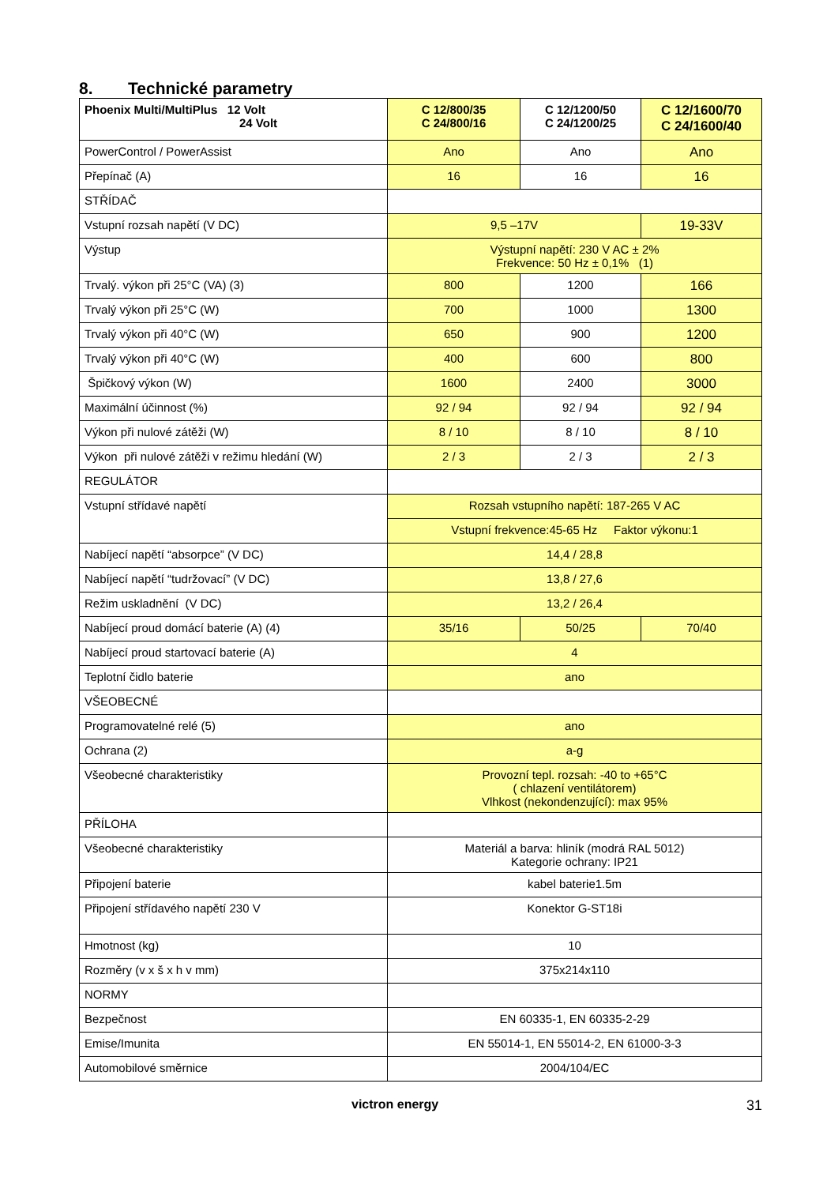8. Technické parametry
| Phoenix Multi/MultiPlus 12 Volt 24 Volt | C 12/800/35 C 24/800/16 | C 12/1200/50 C 24/1200/25 | C 12/1600/70 C 24/1600/40 |
| PowerControl / PowerAssist | Ano | Ano | Ano |
| Přepínač (A) | 16 | 16 | 16 |
| STŘÍDAČ | | | |
| Vstupní rozsah napětí (V DC) | 9,5 –17V | | 19-33V |
| Výstup | Výstupní napětí: 230 V AC ± 2% Frekvence: 50 Hz ± 0,1% (1) | | |
| Trvalý. výkon při 25°C (VA) (3) | 800 | 1200 | 166 |
| Trvalý výkon při 25°C (W) | 700 | 1000 | 1300 |
| Trvalý výkon při 40°C (W) | 650 | 900 | 1200 |
| Trvalý výkon při 40°C (W) | 400 | 600 | 800 |
| Špičkový výkon (W) | 1600 | 2400 | 3000 |
| Maximální účinnost (%) | 92 / 94 | 92 / 94 | 92 / 94 |
| Výkon při nulové zátěži (W) | 8 / 10 | 8 / 10 | 8 / 10 |
| Výkon při nulové zátěži v režimu hledání (W) | 2 / 3 | 2 / 3 | 2 / 3 |
| REGULÁTOR | | | |
| Vstupní střídavé napětí | Rozsah vstupního napětí: 187-265 V AC | | |
| | Vstupní frekvence:45-65 Hz Faktor výkonu:1 | | |
| Nabíjecí napětí “absorpce” (V DC) | 14,4 / 28,8 | | |
| Nabíjecí napětí “tudržovací” (V DC) | 13,8 / 27,6 | | |
| Režim uskladnění (V DC) | 13,2 / 26,4 | | |
| Nabíjecí proud domácí baterie (A) (4) | 35/16 | 50/25 | 70/40 |
| Nabíjecí proud startovací baterie (A) | 4 | | |
| Teplotní čidlo baterie | ano | | |
| VŠEOBECNÉ | | | |
| Programovatelné relé (5) | ano | | |
| Ochrana (2) | a-g | | |
| Všeobecné charakteristiky | Provozní tepl. rozsah: -40 to +65°C ( chlazení ventilátorem) Vlhkost (nekondenzující): max 95% | | |
| PŘÍLOHA | | | |
| Všeobecné charakteristiky | Materiál a barva: hliník (modrá RAL 5012) Kategorie ochrany: IP21 | | |
| Připojení baterie | kabel baterie1.5m | | |
| Připojení střídavého napětí 230 V | Konektor G-ST18i | | |
| Hmotnost (kg) | 10 | | |
| Rozměry (v x š x h v mm) | 375x214x110 | | |
| NORMY | | | |
| Bezpečnost | EN 60335-1, EN 60335-2-29 | | |
| Emise/Imunita | EN 55014-1, EN 55014-2, EN 61000-3-3 | | |
| Automobilové směrnice | 2004/104/EC | | |
victron energy 31